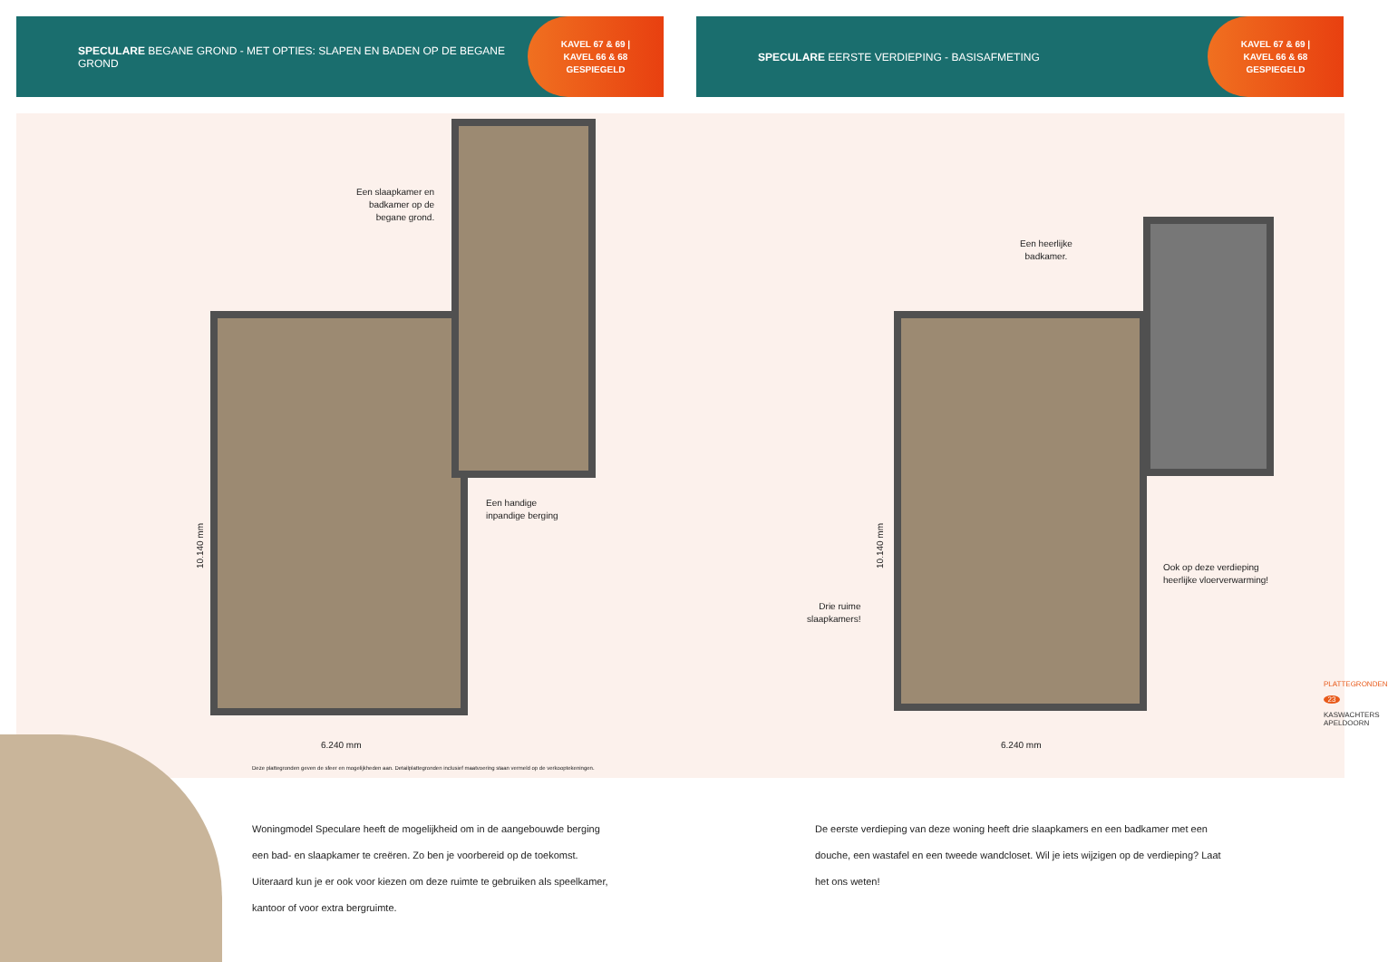SPECULARE BEGANE GROND - MET OPTIES: SLAPEN EN BADEN OP DE BEGANE GROND
KAVEL 67 & 69 |
KAVEL 66 & 68
GESPIEGELD
SPECULARE EERSTE VERDIEPING - BASISAFMETING
KAVEL 67 & 69 |
KAVEL 66 & 68
GESPIEGELD
Een slaapkamer en
badkamer op de
begane grond.
Een handige
inpandige berging
10.140 mm
6.240 mm
Een heerlijke
badkamer.
Ook op deze verdieping
heerlijke vloerverwarming!
Drie ruime
slaapkamers!
10.140 mm
6.240 mm
Deze plattegronden geven de sfeer en mogelijkheden aan. Detailplattegronden inclusief maatvoering staan vermeld op de verkooptekeningen.
Woningmodel Speculare heeft de mogelijkheid om in de aangebouwde berging
een bad- en slaapkamer te creëren. Zo ben je voorbereid op de toekomst.
Uiteraard kun je er ook voor kiezen om deze ruimte te gebruiken als speelkamer,
kantoor of voor extra bergruimte.
De eerste verdieping van deze woning heeft drie slaapkamers en een badkamer met een
douche, een wastafel en een tweede wandcloset. Wil je iets wijzigen op de verdieping? Laat
het ons weten!
PLATTEGRONDEN
23
KASWACHTERS APELDOORN